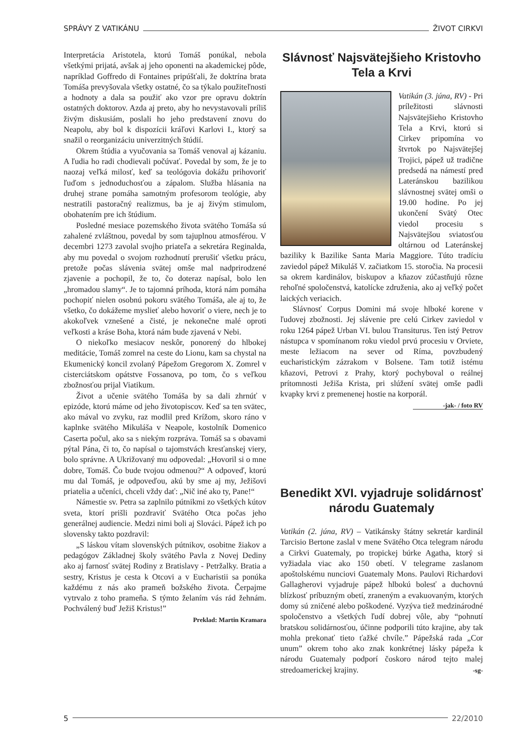SPRÁVY Z VATIKÁNU ŽIVOT CIRKVI
Interpretácia Aristotela, ktorú Tomáš ponúkal, nebola všetkými prijatá, avšak aj jeho oponenti na akademickej pôde, napríklad Goffredo di Fontaines pripúšťali, že doktrína brata Tomáša prevyšovala všetky ostatné, čo sa týkalo použiteľnosti a hodnoty a dala sa použiť ako vzor pre opravu doktrín ostatných doktorov. Azda aj preto, aby ho nevystavovali príliš živým diskusiám, poslali ho jeho predstavení znovu do Neapolu, aby bol k dispozícii kráľovi Karlovi I., ktorý sa snažil o reorganizáciu univerzitných štúdií.
Okrem štúdia a vyučovania sa Tomáš venoval aj kázaniu. A ľudia ho radi chodievali počúvať. Povedal by som, že je to naozaj veľká milosť, keď sa teológovia dokážu prihovoriť ľuďom s jednoduchosťou a zápalom. Služba hlásania na druhej strane pomáha samotným profesorom teológie, aby nestratili pastoračný realizmus, ba je aj živým stimulom, obohatením pre ich štúdium.
Posledné mesiace pozemského života svätého Tomáša sú zahalené zvláštnou, povedal by som tajuplnou atmosférou. V decembri 1273 zavolal svojho priateľa a sekretára Reginalda, aby mu povedal o svojom rozhodnutí prerušiť všetku prácu, pretože počas slávenia svätej omše mal nadprirodzené zjavenie a pochopil, že to, čo doteraz napísal, bolo len „hromadou slamy“. Je to tajomná príhoda, ktorá nám pomáha pochopiť nielen osobnú pokoru svätého Tomáša, ale aj to, že všetko, čo dokážeme myslieť alebo hovoriť o viere, nech je to akokoľvek vznešené a čisté, je nekonečne malé oproti veľkosti a kráse Boha, ktorá nám bude zjavená v Nebi.
O niekoľko mesiacov neskôr, ponorený do hlbokej meditácie, Tomáš zomrel na ceste do Lionu, kam sa chystal na Ekumenický koncil zvolaný Pápežom Gregorom X. Zomrel v cisterciátskom opátstve Fossanova, po tom, čo s veľkou zbožnosťou prijal Viatikum.
Život a učenie svätého Tomáša by sa dali zhrnúť v epizóde, ktorú máme od jeho životopiscov. Keď sa ten svätec, ako mával vo zvyku, raz modlil pred Krížom, skoro ráno v kaplnke svätého Mikuláša v Neapole, kostolník Domenico Caserta počul, ako sa s niekým rozpráva. Tomáš sa s obavami pýtal Pána, či to, čo napísal o tajomstvách kresťanskej viery, bolo správne. A Ukrižovaný mu odpovedal: „Hovoril si o mne dobre, Tomáš. Čo bude tvojou odmenou?“ A odpoveď, ktorú mu dal Tomáš, je odpoveďou, akú by sme aj my, Ježišovi priatelia a učeníci, chceli vždy dať: „Nič iné ako ty, Pane!“
Námestie sv. Petra sa zaplnilo pútnikmi zo všetkých kútov sveta, ktorí prišli pozdraviť Svätého Otca počas jeho generálnej audiencie. Medzi nimi boli aj Slováci. Pápež ich po slovensky takto pozdravil:
„S láskou vítam slovenských pútnikov, osobitne žiakov a pedagógov Základnej školy svätého Pavla z Novej Dediny ako aj farnosť svätej Rodiny z Bratislavy - Petržalky. Bratia a sestry, Kristus je cesta k Otcovi a v Eucharistii sa ponúka každému z nás ako prameň božského života. Čerpajme vytrvalo z toho prameňa. S týmto želaním vás rád žehnám. Pochválený buď Ježiš Kristus!”
Preklad: Martin Kramara
Slávnosť Najsvätejšieho Kristovho Tela a Krvi
Vatikán (3. júna, RV) - Pri príležitosti slávnosti Najsvätejšieho Kristovho Tela a Krvi, ktorú si Cirkev pripomína vo štvrtok po Najsvätejšej Trojici, pápež už tradične predsedá na námestí pred Lateránskou bazilikou slávnostnej svätej omši o 19.00 hodine. Po jej ukončení Svätý Otec viedol procesiu s Najsvätejšou sviatosťou oltárnou od Lateránskej baziliky k Bazilike Santa Maria Maggiore. Túto tradíciu zaviedol pápež Mikuláš V. začiatkom 15. storočia. Na procesii sa okrem kardinálov, biskupov a kňazov zúčastňujú rôzne rehoľné spoločenstvá, katolícke združenia, ako aj veľký počet laických veriacich.
Slávnosť Corpus Domini má svoje hlboké korene v ľudovej zbožnosti. Jej slávenie pre celú Cirkev zaviedol v roku 1264 pápež Urban VI. bulou Transiturus. Ten istý Petrov nástupca v spomínanom roku viedol prvú procesiu v Orviete, meste ležiacom na sever od Ríma, povzbudený eucharistickým zázrakom v Bolsene. Tam totiž istému kňazovi, Petrovi z Prahy, ktorý pochyboval o reálnej prítomnosti Ježiša Krista, pri slúžení svätej omše padli kvapky krvi z premenenej hostie na korporál.
-jak- / foto RV
Benedikt XVI. vyjadruje solidárnosť národu Guatemaly
Vatikán (2. júna, RV) – Vatikánsky štátny sekretár kardinál Tarcisio Bertone zaslal v mene Svätého Otca telegram národu a Cirkvi Guatemaly, po tropickej búrke Agatha, ktorý si vyžiadala viac ako 150 obetí. V telegrame zaslanom apoštolskému nunciovi Guatemaly Mons. Paulovi Richardovi Gallagherovi vyjadruje pápež hlbokú bolesť a duchovnú blízkosť príbuzným obetí, zraneným a evakuovaným, ktorých domy sú zničené alebo poškodené. Vyzýva tiež medzinárodné spoločenstvo a všetkých ľudí dobrej vôle, aby “pohnutí bratskou solidárnosťou, účinne podporili túto krajine, aby tak mohla prekonať tieto ťažké chvíle.” Pápežská rada „Cor unum” okrem toho ako znak konkrétnej lásky pápeža k národu Guatemaly podporí čoskoro národ tejto malej stredoamerickej krajiny. -sg-
5 22/2010